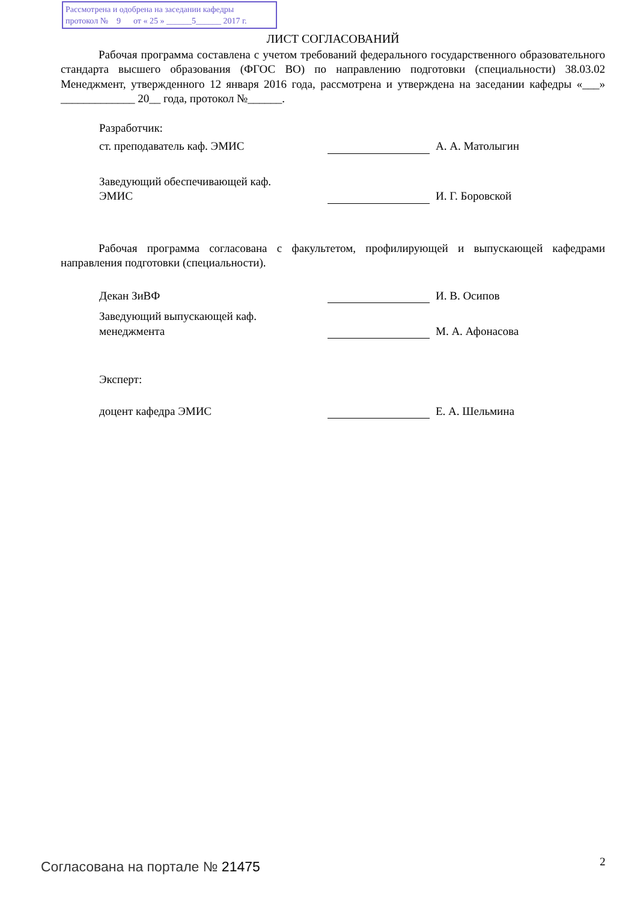Рассмотрена и одобрена на заседании кафедры
протокол № 9 от « 25 » ______5______ 2017 г.
ЛИСТ СОГЛАСОВАНИЙ
Рабочая программа составлена с учетом требований федерального государственного образовательного стандарта высшего образования (ФГОС ВО) по направлению подготовки (специальности) 38.03.02 Менеджмент, утвержденного 12 января 2016 года, рассмотрена и утверждена на заседании кафедры «___» _____________ 20__ года, протокол №______.
Разработчик:
ст. преподаватель каф. ЭМИС
А. А. Матолыгин
Заведующий обеспечивающей каф.
ЭМИС
И. Г. Боровской
Рабочая программа согласована с факультетом, профилирующей и выпускающей кафедрами направления подготовки (специальности).
Декан ЗиВФ
И. В. Осипов
Заведующий выпускающей каф.
менеджмента
М. А. Афонасова
Эксперт:
доцент кафедра ЭМИС
Е. А. Шельмина
Согласована на портале № 21475 2